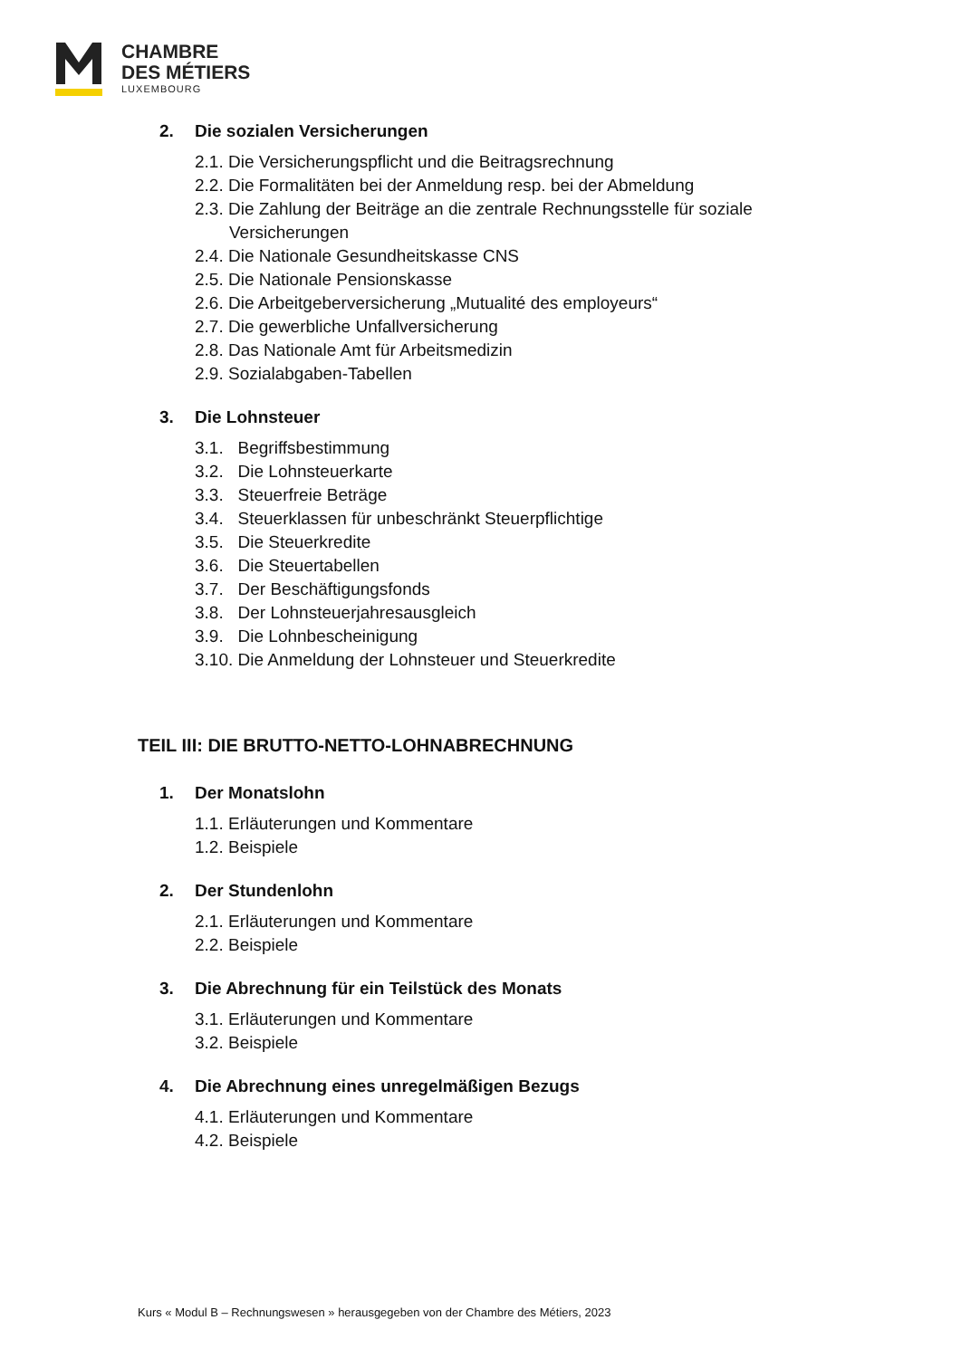CHAMBRE
DES MÉTIERS
LUXEMBOURG
2. Die sozialen Versicherungen
2.1. Die Versicherungspflicht und die Beitragsrechnung
2.2. Die Formalitäten bei der Anmeldung resp. bei der Abmeldung
2.3. Die Zahlung der Beiträge an die zentrale Rechnungsstelle für soziale
Versicherungen
2.4. Die Nationale Gesundheitskasse CNS
2.5. Die Nationale Pensionskasse
2.6. Die Arbeitgeberversicherung „Mutualité des employeurs“
2.7. Die gewerbliche Unfallversicherung
2.8. Das Nationale Amt für Arbeitsmedizin
2.9. Sozialabgaben-Tabellen
3. Die Lohnsteuer
3.1. Begriffsbestimmung
3.2. Die Lohnsteuerkarte
3.3. Steuerfreie Beträge
3.4. Steuerklassen für unbeschränkt Steuerpflichtige
3.5. Die Steuerkredite
3.6. Die Steuertabellen
3.7. Der Beschäftigungsfonds
3.8. Der Lohnsteuerjahresausgleich
3.9. Die Lohnbescheinigung
3.10. Die Anmeldung der Lohnsteuer und Steuerkredite
TEIL III: DIE BRUTTO-NETTO-LOHNABRECHNUNG
1. Der Monatslohn
1.1. Erläuterungen und Kommentare
1.2. Beispiele
2. Der Stundenlohn
2.1. Erläuterungen und Kommentare
2.2. Beispiele
3. Die Abrechnung für ein Teilstück des Monats
3.1. Erläuterungen und Kommentare
3.2. Beispiele
4. Die Abrechnung eines unregelmäßigen Bezugs
4.1. Erläuterungen und Kommentare
4.2. Beispiele
Kurs « Modul B – Rechnungswesen » herausgegeben von der Chambre des Métiers, 2023